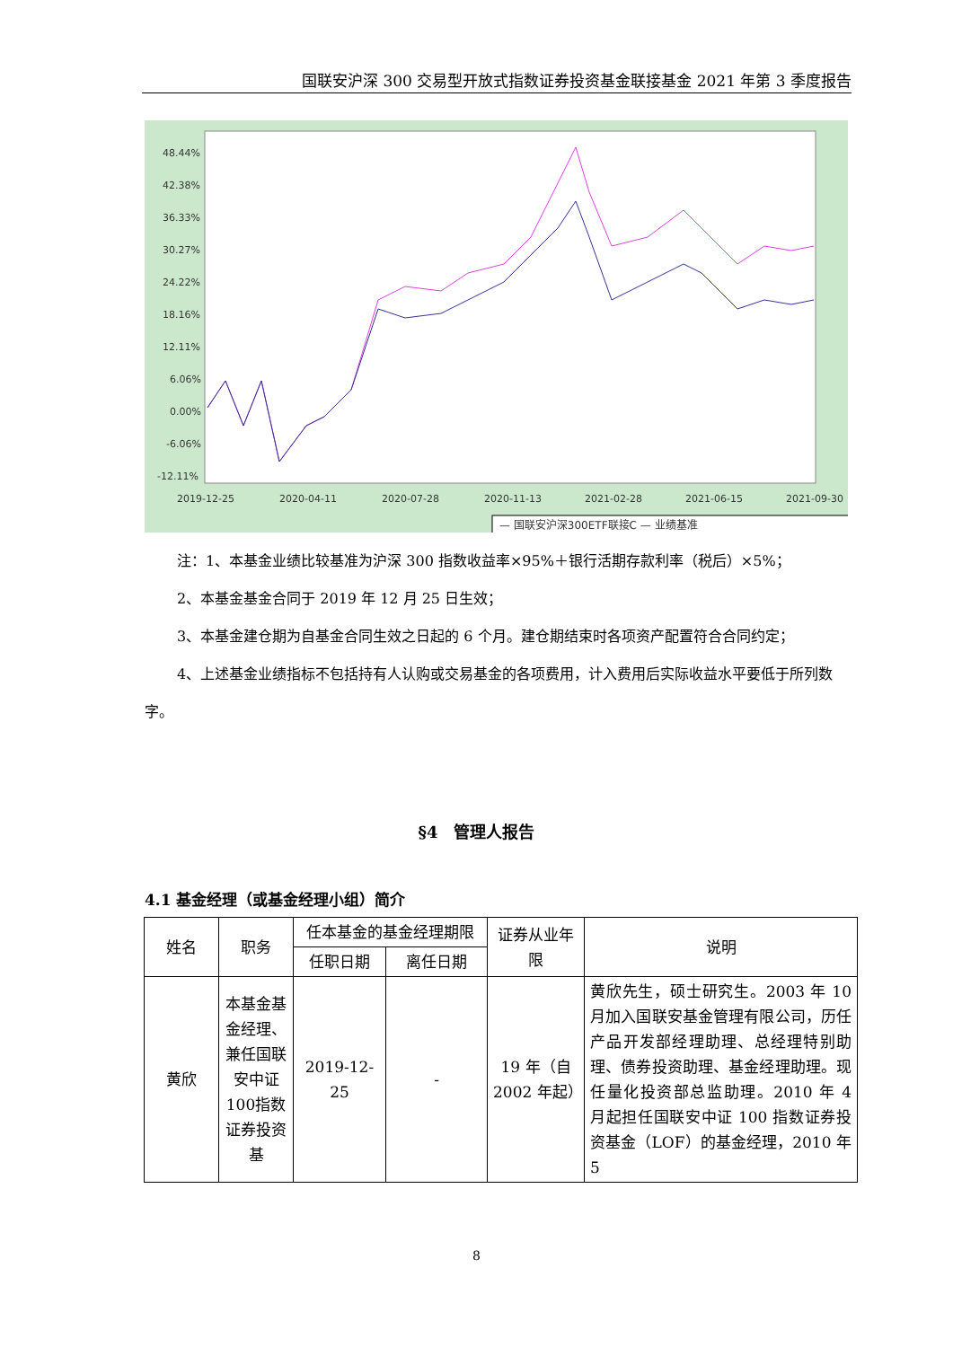国联安沪深 300 交易型开放式指数证券投资基金联接基金 2021 年第 3 季度报告
48.44%
42.38%
36.33%
30.27%
24.22%
18.16%
12.11%
6.06%
0.00%
-6.06%
-12.11%
2019-12-25
2020-04-11
2020-07-28
2020-11-13
2021-02-28
2021-06-15
2021-09-30
— 国联安沪深300ETF联接C — 业绩基准
注：1、本基金业绩比较基准为沪深 300 指数收益率×95%＋银行活期存款利率（税后）×5%；
2、本基金基金合同于 2019 年 12 月 25 日生效；
3、本基金建仓期为自基金合同生效之日起的 6 个月。建仓期结束时各项资产配置符合合同约定；
4、上述基金业绩指标不包括持有人认购或交易基金的各项费用，计入费用后实际收益水平要低于所列数字。
§4　管理人报告
4.1 基金经理（或基金经理小组）简介
| 姓名 | 职务 | 任本基金的基金经理期限 | | 证券从业年限 | 说明 |
| --- | --- | --- | --- | --- | --- |
| | | 任职日期 | 离任日期 | | |
| 黄欣 | 本基金基金经理、兼任国联安中证100指数证券投资基 | 2019-12-25 | - | 19 年（自 2002 年起） | 黄欣先生，硕士研究生。2003 年 10 月加入国联安基金管理有限公司，历任产品开发部经理助理、总经理特别助理、债券投资助理、基金经理助理。现任量化投资部总监助理。2010 年 4 月起担任国联安中证 100 指数证券投资基金（LOF）的基金经理，2010 年 5 |
8